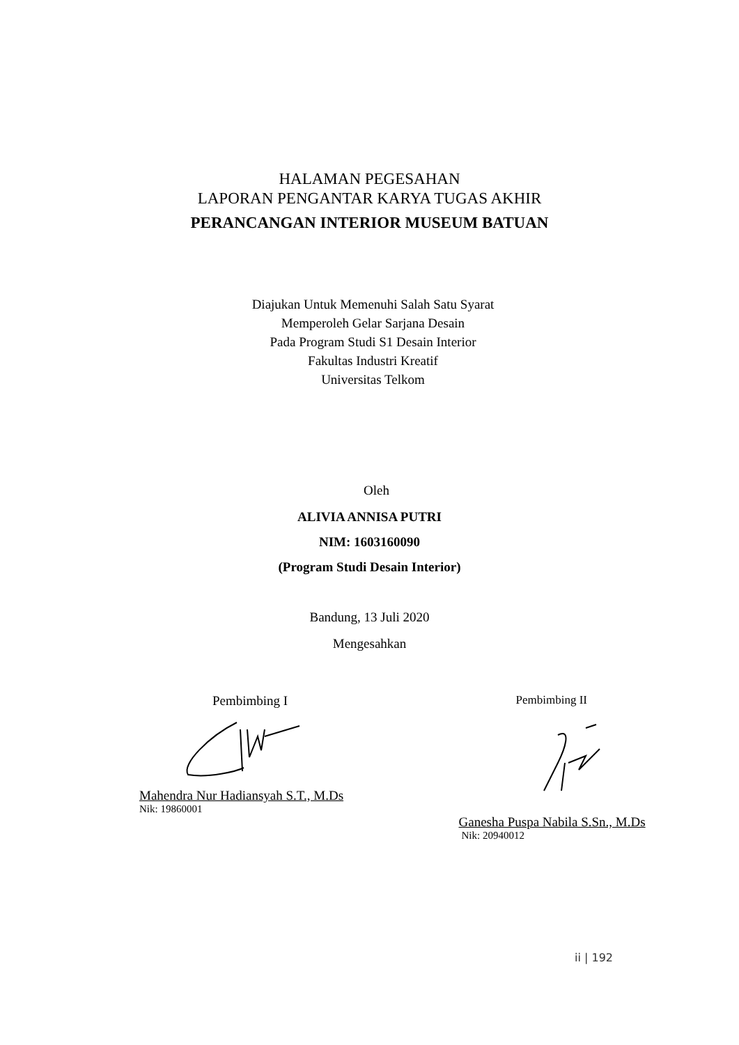HALAMAN PEGESAHAN
LAPORAN PENGANTAR KARYA TUGAS AKHIR
PERANCANGAN INTERIOR MUSEUM BATUAN
Diajukan Untuk Memenuhi Salah Satu Syarat
Memperoleh Gelar Sarjana Desain
Pada Program Studi S1 Desain Interior
Fakultas Industri Kreatif
Universitas Telkom
Oleh
ALIVIA ANNISA PUTRI
NIM: 1603160090
(Program Studi Desain Interior)
Bandung, 13 Juli 2020
Mengesahkan
Pembimbing I
Mahendra Nur Hadiansyah S.T., M.Ds
Nik: 19860001
Pembimbing II
Ganesha Puspa Nabila S.Sn., M.Ds
Nik: 20940012
ii | 192